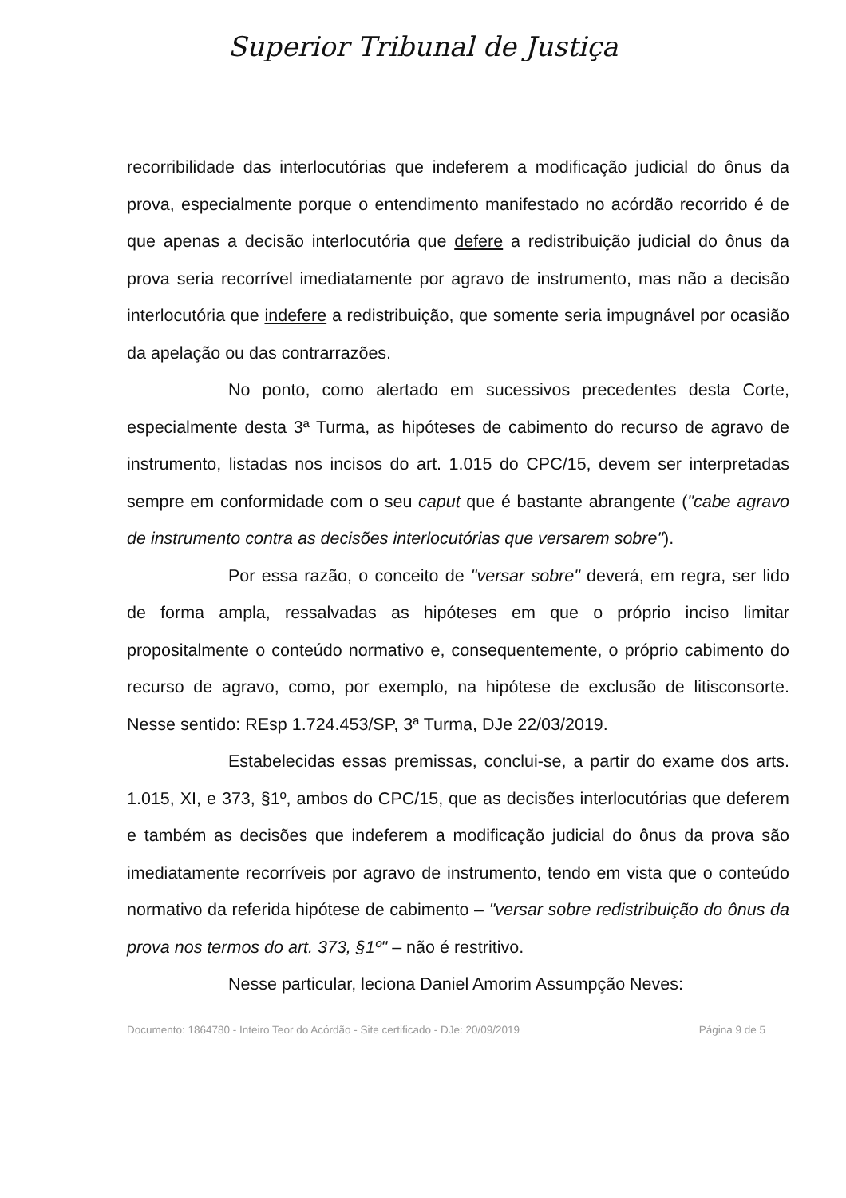Superior Tribunal de Justiça
recorribilidade das interlocutórias que indeferem a modificação judicial do ônus da prova, especialmente porque o entendimento manifestado no acórdão recorrido é de que apenas a decisão interlocutória que defere a redistribuição judicial do ônus da prova seria recorrível imediatamente por agravo de instrumento, mas não a decisão interlocutória que indefere a redistribuição, que somente seria impugnável por ocasião da apelação ou das contrarrazões.
No ponto, como alertado em sucessivos precedentes desta Corte, especialmente desta 3ª Turma, as hipóteses de cabimento do recurso de agravo de instrumento, listadas nos incisos do art. 1.015 do CPC/15, devem ser interpretadas sempre em conformidade com o seu caput que é bastante abrangente ("cabe agravo de instrumento contra as decisões interlocutórias que versarem sobre").
Por essa razão, o conceito de "versar sobre" deverá, em regra, ser lido de forma ampla, ressalvadas as hipóteses em que o próprio inciso limitar propositalmente o conteúdo normativo e, consequentemente, o próprio cabimento do recurso de agravo, como, por exemplo, na hipótese de exclusão de litisconsorte. Nesse sentido: REsp 1.724.453/SP, 3ª Turma, DJe 22/03/2019.
Estabelecidas essas premissas, conclui-se, a partir do exame dos arts. 1.015, XI, e 373, §1º, ambos do CPC/15, que as decisões interlocutórias que deferem e também as decisões que indeferem a modificação judicial do ônus da prova são imediatamente recorríveis por agravo de instrumento, tendo em vista que o conteúdo normativo da referida hipótese de cabimento – "versar sobre redistribuição do ônus da prova nos termos do art. 373, §1º" – não é restritivo.
Nesse particular, leciona Daniel Amorim Assumpção Neves:
Documento: 1864780 - Inteiro Teor do Acórdão - Site certificado - DJe: 20/09/2019 Página 9 de 5